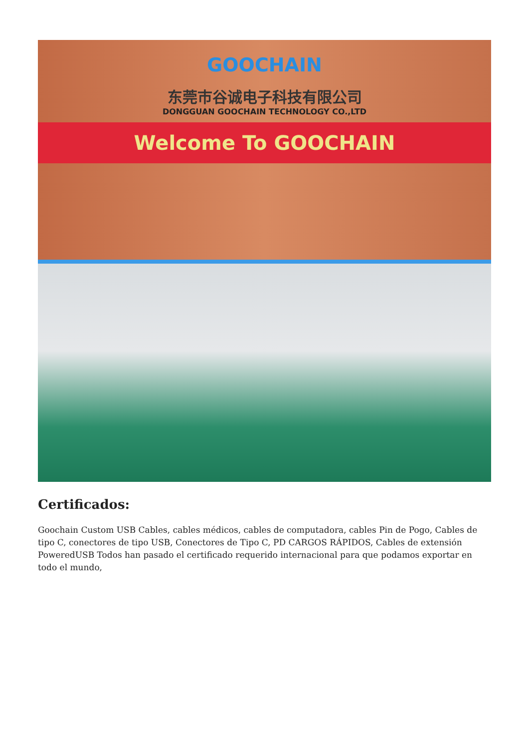GOOCHAIN
东莞市谷诚电子科技有限公司
DONGGUAN GOOCHAIN TECHNOLOGY CO.,LTD
Welcome To GOOCHAIN
Certificados:
Goochain Custom USB Cables, cables médicos, cables de computadora, cables Pin de Pogo, Cables de tipo C, conectores de tipo USB, Conectores de Tipo C, PD CARGOS RÁPIDOS, Cables de extensión PoweredUSB Todos han pasado el certificado requerido internacional para que podamos exportar en todo el mundo,